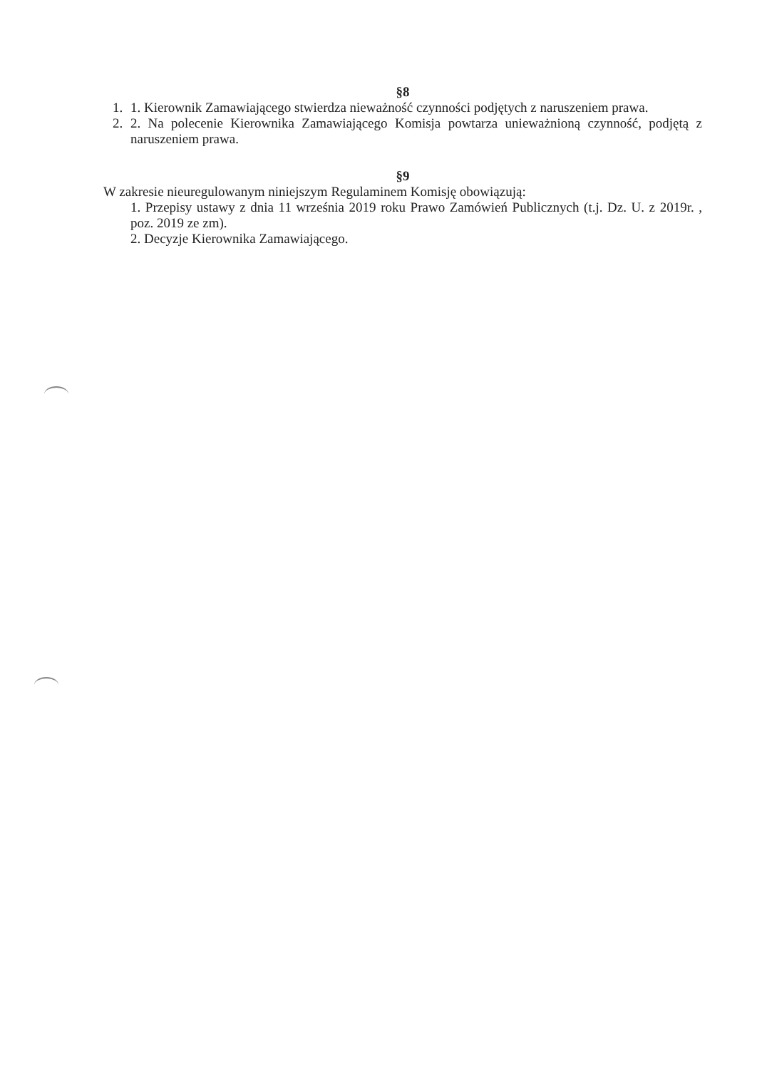§8
1. 1. Kierownik Zamawiającego stwierdza nieważność czynności podjętych z naruszeniem prawa.
2. 2. Na polecenie Kierownika Zamawiającego Komisja powtarza unieważnioną czynność, podjętą z naruszeniem prawa.
§9
W zakresie nieuregulowanym niniejszym Regulaminem Komisję obowiązują:
1. Przepisy ustawy z dnia 11 września 2019 roku Prawo Zamówień Publicznych (t.j. Dz. U. z 2019r. , poz. 2019 ze zm).
2. Decyzje Kierownika Zamawiającego.